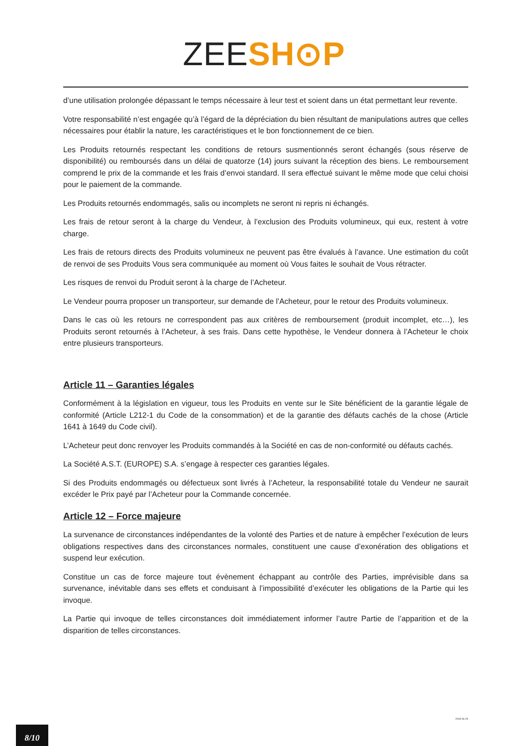ZEE SH⊙P
d’une utilisation prolongée dépassant le temps nécessaire à leur test et soient dans un état permettant leur revente.
Votre responsabilité n’est engagée qu’à l’égard de la dépréciation du bien résultant de manipulations autres que celles nécessaires pour établir la nature, les caractéristiques et le bon fonctionnement de ce bien.
Les Produits retournés respectant les conditions de retours susmentionnés seront échangés (sous réserve de disponibilité) ou remboursés dans un délai de quatorze (14) jours suivant la réception des biens. Le remboursement comprend le prix de la commande et les frais d’envoi standard. Il sera effectué suivant le même mode que celui choisi pour le paiement de la commande.
Les Produits retournés endommagés, salis ou incomplets ne seront ni repris ni échangés.
Les frais de retour seront à la charge du Vendeur, à l’exclusion des Produits volumineux, qui eux, restent à votre charge.
Les frais de retours directs des Produits volumineux ne peuvent pas être évalués à l’avance. Une estimation du coût de renvoi de ses Produits Vous sera communiquée au moment où Vous faites le souhait de Vous rétracter.
Les risques de renvoi du Produit seront à la charge de l’Acheteur.
Le Vendeur pourra proposer un transporteur, sur demande de l’Acheteur, pour le retour des Produits volumineux.
Dans le cas où les retours ne correspondent pas aux critères de remboursement (produit incomplet, etc…), les Produits seront retournés à l’Acheteur, à ses frais. Dans cette hypothèse, le Vendeur donnera à l’Acheteur le choix entre plusieurs transporteurs.
Article 11 – Garanties légales
Conformément à la législation en vigueur, tous les Produits en vente sur le Site bénéficient de la garantie légale de conformité (Article L212-1 du Code de la consommation) et de la garantie des défauts cachés de la chose (Article 1641 à 1649 du Code civil).
L’Acheteur peut donc renvoyer les Produits commandés à la Société en cas de non-conformité ou défauts cachés.
La Société A.S.T. (EUROPE) S.A. s’engage à respecter ces garanties légales.
Si des Produits endommagés ou défectueux sont livrés à l’Acheteur, la responsabilité totale du Vendeur ne saurait excéder le Prix payé par l’Acheteur pour la Commande concernée.
Article 12 – Force majeure
La survenance de circonstances indépendantes de la volonté des Parties et de nature à empêcher l’exécution de leurs obligations respectives dans des circonstances normales, constituent une cause d’exonération des obligations et suspend leur exécution.
Constitue un cas de force majeure tout évènement échappant au contrôle des Parties, imprévisible dans sa survenance, inévitable dans ses effets et conduisant à l’impossibilité d’exécuter les obligations de la Partie qui les invoque.
La Partie qui invoque de telles circonstances doit immédiatement informer l’autre Partie de l’apparition et de la disparition de telles circonstances.
2018-06-29
8/10